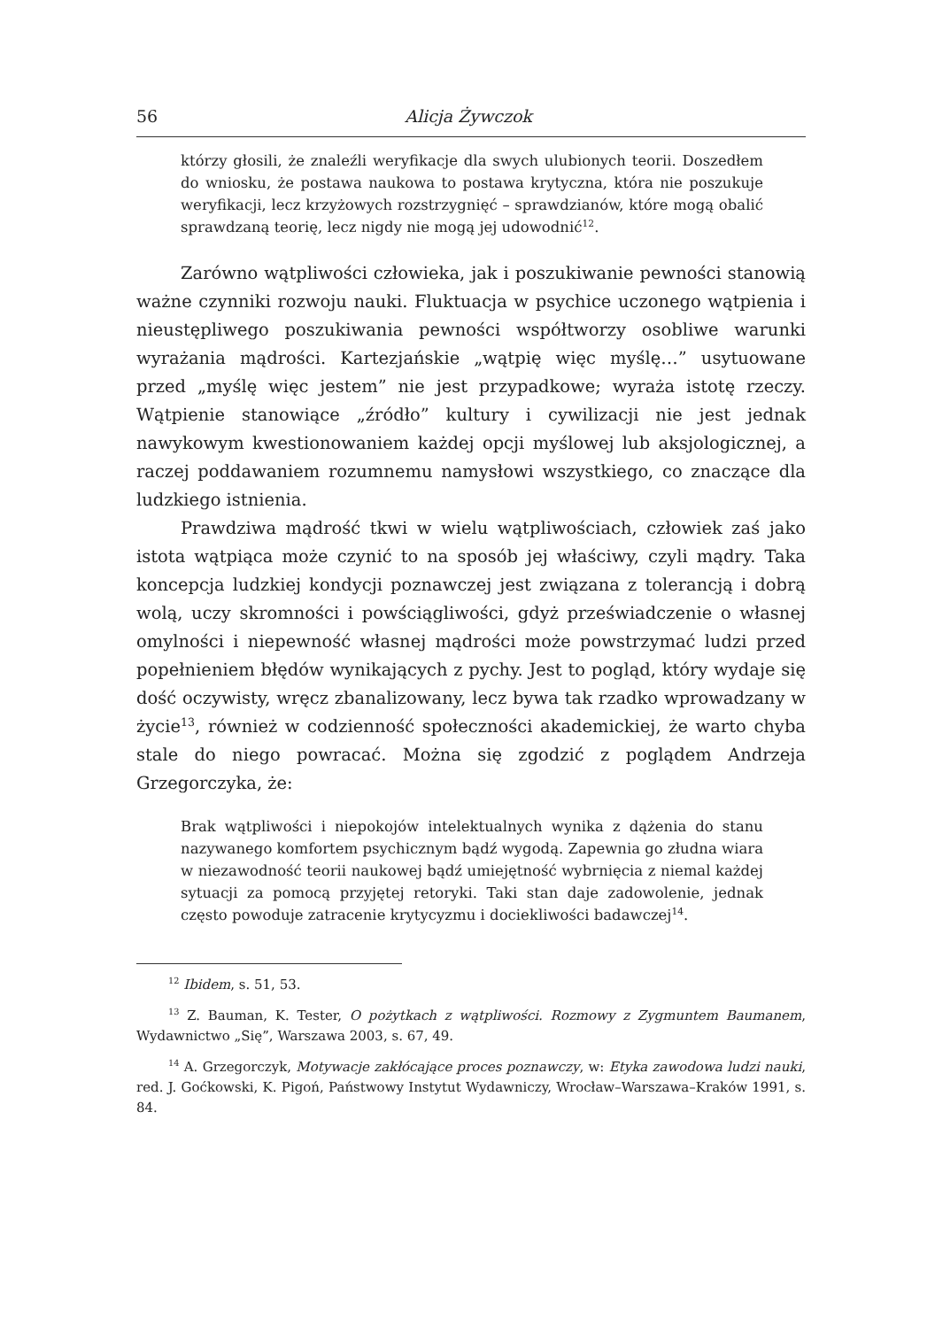56 Alicja Żywczok
którzy głosili, że znaleźli weryfikacje dla swych ulubionych teorii. Doszedłem do wniosku, że postawa naukowa to postawa krytyczna, która nie poszukuje weryfikacji, lecz krzyżowych rozstrzygnięć – sprawdzianów, które mogą obalić sprawdzaną teorię, lecz nigdy nie mogą jej udowodnić<sup>12</sup>.
Zarówno wątpliwości człowieka, jak i poszukiwanie pewności stanowią ważne czynniki rozwoju nauki. Fluktuacja w psychice uczonego wątpienia i nieustępliwego poszukiwania pewności współtworzy osobliwe warunki wyrażania mądrości. Kartezjańskie „wątpię więc myślę…” usytuowane przed „myślę więc jestem” nie jest przypadkowe; wyraża istotę rzeczy. Wątpienie stanowiące „źródło” kultury i cywilizacji nie jest jednak nawykowym kwestionowaniem każdej opcji myślowej lub aksjologicznej, a raczej poddawaniem rozumnemu namysłowi wszystkiego, co znaczące dla ludzkiego istnienia.
Prawdziwa mądrość tkwi w wielu wątpliwościach, człowiek zaś jako istota wątpiąca może czynić to na sposób jej właściwy, czyli mądry. Taka koncepcja ludzkiej kondycji poznawczej jest związana z tolerancją i dobrą wolą, uczy skromności i powściągliwości, gdyż przeświadczenie o własnej omylności i niepewność własnej mądrości może powstrzymać ludzi przed popełnieniem błędów wynikających z pychy. Jest to pogląd, który wydaje się dość oczywisty, wręcz zbanalizowany, lecz bywa tak rzadko wprowadzany w życie<sup>13</sup>, również w codzienność społeczności akademickiej, że warto chyba stale do niego powracać. Można się zgodzić z poglądem Andrzeja Grzegorczyka, że:
Brak wątpliwości i niepokojów intelektualnych wynika z dążenia do stanu nazywanego komfortem psychicznym bądź wygodą. Zapewnia go złudna wiara w niezawodność teorii naukowej bądź umiejętność wybrnięcia z niemal każdej sytuacji za pomocą przyjętej retoryki. Taki stan daje zadowolenie, jednak często powoduje zatracenie krytycyzmu i dociekliwości badawczej<sup>14</sup>.
<sup>12</sup> Ibidem, s. 51, 53.
<sup>13</sup> Z. Bauman, K. Tester, O pożytkach z wątpliwości. Rozmowy z Zygmuntem Baumanem, Wydawnictwo „Się”, Warszawa 2003, s. 67, 49.
<sup>14</sup> A. Grzegorczyk, Motywacje zakłócające proces poznawczy, w: Etyka zawodowa ludzi nauki, red. J. Goćkowski, K. Pigoń, Państwowy Instytut Wydawniczy, Wrocław–Warszawa–Kraków 1991, s. 84.